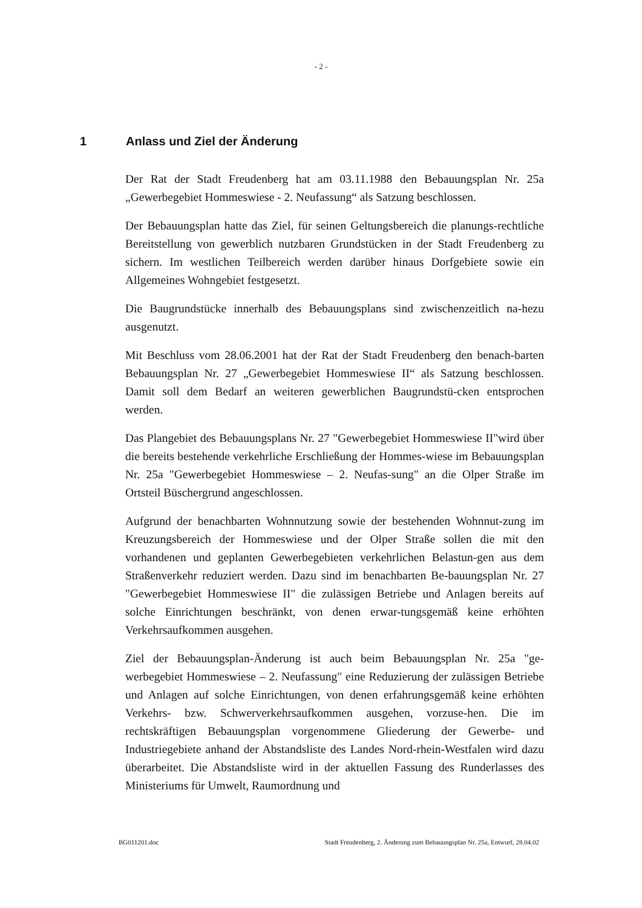- 2 -
1 Anlass und Ziel der Änderung
Der Rat der Stadt Freudenberg hat am 03.11.1988 den Bebauungsplan Nr. 25a „Gewerbegebiet Hommeswiese - 2. Neufassung“ als Satzung beschlossen.
Der Bebauungsplan hatte das Ziel, für seinen Geltungsbereich die planungs-rechtliche Bereitstellung von gewerblich nutzbaren Grundstücken in der Stadt Freudenberg zu sichern. Im westlichen Teilbereich werden darüber hinaus Dorfgebiete sowie ein Allgemeines Wohngebiet festgesetzt.
Die Baugrundstücke innerhalb des Bebauungsplans sind zwischenzeitlich na-hezu ausgenutzt.
Mit Beschluss vom 28.06.2001 hat der Rat der Stadt Freudenberg den benach-barten Bebauungsplan Nr. 27 „Gewerbegebiet Hommeswiese II“ als Satzung beschlossen. Damit soll dem Bedarf an weiteren gewerblichen Baugrundstü-cken entsprochen werden.
Das Plangebiet des Bebauungsplans Nr. 27 "Gewerbegebiet Hommeswiese II"wird über die bereits bestehende verkehrliche Erschließung der Hommes-wiese im Bebauungsplan Nr. 25a "Gewerbegebiet Hommeswiese – 2. Neufas-sung" an die Olper Straße im Ortsteil Büschergrund angeschlossen.
Aufgrund der benachbarten Wohnnutzung sowie der bestehenden Wohnnut-zung im Kreuzungsbereich der Hommeswiese und der Olper Straße sollen die mit den vorhandenen und geplanten Gewerbegebieten verkehrlichen Belastun-gen aus dem Straßenverkehr reduziert werden. Dazu sind im benachbarten Be-bauungsplan Nr. 27 "Gewerbegebiet Hommeswiese II" die zulässigen Betriebe und Anlagen bereits auf solche Einrichtungen beschränkt, von denen erwar-tungsgemäß keine erhöhten Verkehrsaufkommen ausgehen.
Ziel der Bebauungsplan-Änderung ist auch beim Bebauungsplan Nr. 25a "ge-werbegebiet Hommeswiese – 2. Neufassung" eine Reduzierung der zulässigen Betriebe und Anlagen auf solche Einrichtungen, von denen erfahrungsgemäß keine erhöhten Verkehrs- bzw. Schwerverkehrsaufkommen ausgehen, vorzuse-hen. Die im rechtskräftigen Bebauungsplan vorgenommene Gliederung der Gewerbe- und Industriegebiete anhand der Abstandsliste des Landes Nord-rhein-Westfalen wird dazu überarbeitet. Die Abstandsliste wird in der aktuellen Fassung des Runderlasses des Ministeriums für Umwelt, Raumordnung und
BG011201.doc Stadt Freudenberg, 2. Änderung zum Bebauungsplan Nr. 25a, Entwurf, 28.04.02